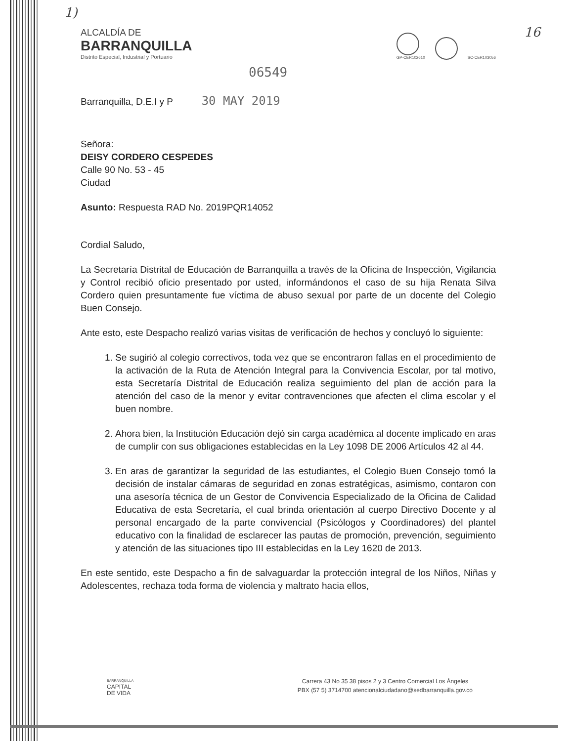1)
16
ALCALDÍA DE
BARRANQUILLA
Distrito Especial, Industrial y Portuario
GP-CER102610
SC-CER103056
06549
Barranquilla, D.E.I y P 30 MAY 2019
Señora:
DEISY CORDERO CESPEDES
Calle 90 No. 53 - 45
Ciudad
Asunto: Respuesta RAD No. 2019PQR14052
Cordial Saludo,
La Secretaría Distrital de Educación de Barranquilla a través de la Oficina de Inspección, Vigilancia y Control recibió oficio presentado por usted, informándonos el caso de su hija Renata Silva Cordero quien presuntamente fue víctima de abuso sexual por parte de un docente del Colegio Buen Consejo.
Ante esto, este Despacho realizó varias visitas de verificación de hechos y concluyó lo siguiente:
1. Se sugirió al colegio correctivos, toda vez que se encontraron fallas en el procedimiento de la activación de la Ruta de Atención Integral para la Convivencia Escolar, por tal motivo, esta Secretaría Distrital de Educación realiza seguimiento del plan de acción para la atención del caso de la menor y evitar contravenciones que afecten el clima escolar y el buen nombre.
2. Ahora bien, la Institución Educación dejó sin carga académica al docente implicado en aras de cumplir con sus obligaciones establecidas en la Ley 1098 DE 2006 Artículos 42 al 44.
3. En aras de garantizar la seguridad de las estudiantes, el Colegio Buen Consejo tomó la decisión de instalar cámaras de seguridad en zonas estratégicas, asimismo, contaron con una asesoría técnica de un Gestor de Convivencia Especializado de la Oficina de Calidad Educativa de esta Secretaría, el cual brinda orientación al cuerpo Directivo Docente y al personal encargado de la parte convivencial (Psicólogos y Coordinadores) del plantel educativo con la finalidad de esclarecer las pautas de promoción, prevención, seguimiento y atención de las situaciones tipo III establecidas en la Ley 1620 de 2013.
En este sentido, este Despacho a fin de salvaguardar la protección integral de los Niños, Niñas y Adolescentes, rechaza toda forma de violencia y maltrato hacia ellos,
BARRANQUILLA
CAPITAL
DE VIDA
Carrera 43 No 35 38 pisos 2 y 3 Centro Comercial Los Ángeles
PBX (57 5) 3714700 atencionalciudadano@sedbarranquilla.gov.co